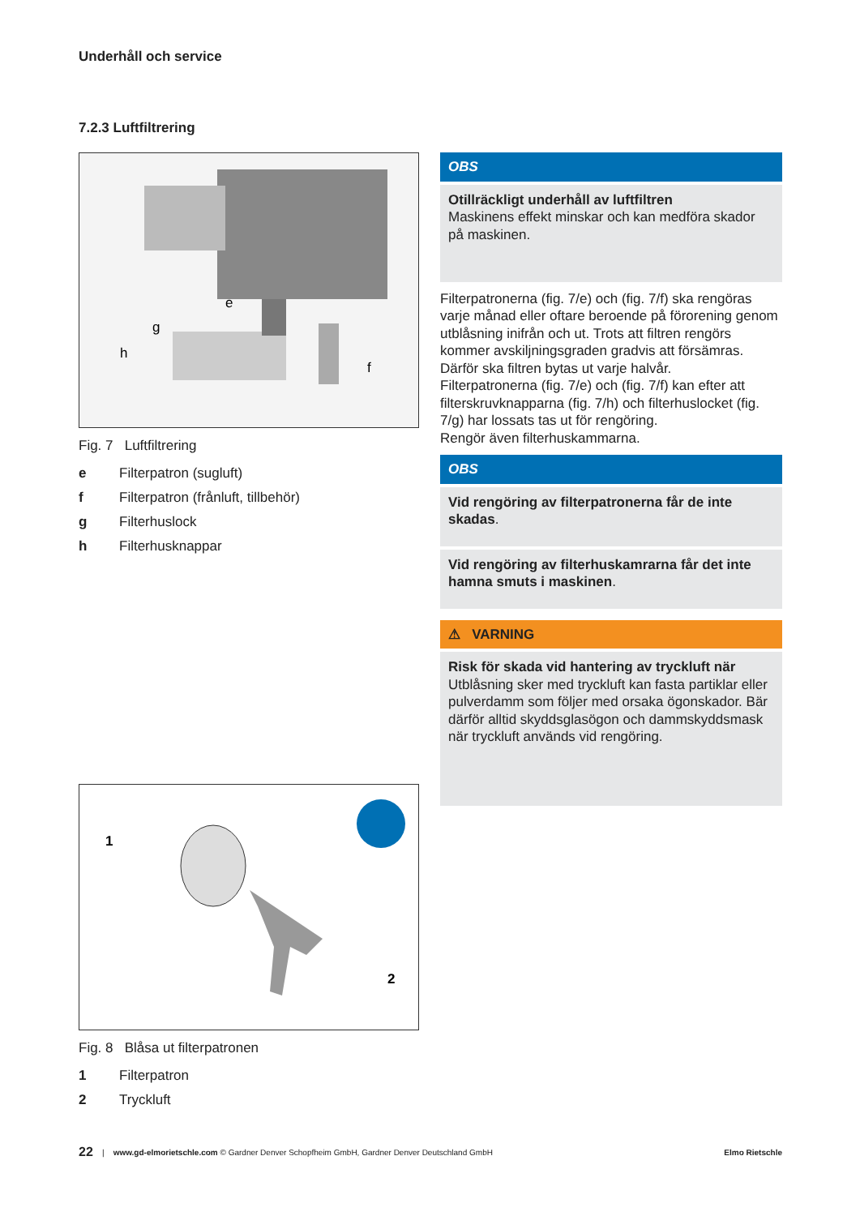Underhåll och service
7.2.3 Luftfiltrering
e
g
h
f
Fig. 7 Luftfiltrering
e Filterpatron (sugluft)
f Filterpatron (frånluft, tillbehör)
g Filterhuslock
h Filterhusknappar
1
2
Fig. 8 Blåsa ut filterpatronen
1 Filterpatron
2 Tryckluft
OBS
Otillräckligt underhåll av luftfiltren
Maskinens effekt minskar och kan medföra skador på maskinen.
Filterpatronerna (fig. 7/e) och (fig. 7/f) ska rengöras varje månad eller oftare beroende på förorening genom utblåsning inifrån och ut. Trots att filtren rengörs kommer avskiljningsgraden gradvis att försämras. Därför ska filtren bytas ut varje halvår.
Filterpatronerna (fig. 7/e) och (fig. 7/f) kan efter att filterskruvknapparna (fig. 7/h) och filterhuslocket (fig. 7/g) har lossats tas ut för rengöring.
Rengör även filterhuskammarna.
OBS
Vid rengöring av filterpatronerna får de inte skadas.
Vid rengöring av filterhuskamrarna får det inte hamna smuts i maskinen.
⚠ VARNING
Risk för skada vid hantering av tryckluft när
Utblåsning sker med tryckluft kan fasta partiklar eller pulverdamm som följer med orsaka ögonskador. Bär därför alltid skyddsglasögon och dammskyddsmask när tryckluft används vid rengöring.
22 | www.gd-elmorietschle.com © Gardner Denver Schopfheim GmbH, Gardner Denver Deutschland GmbH Elmo Rietschle